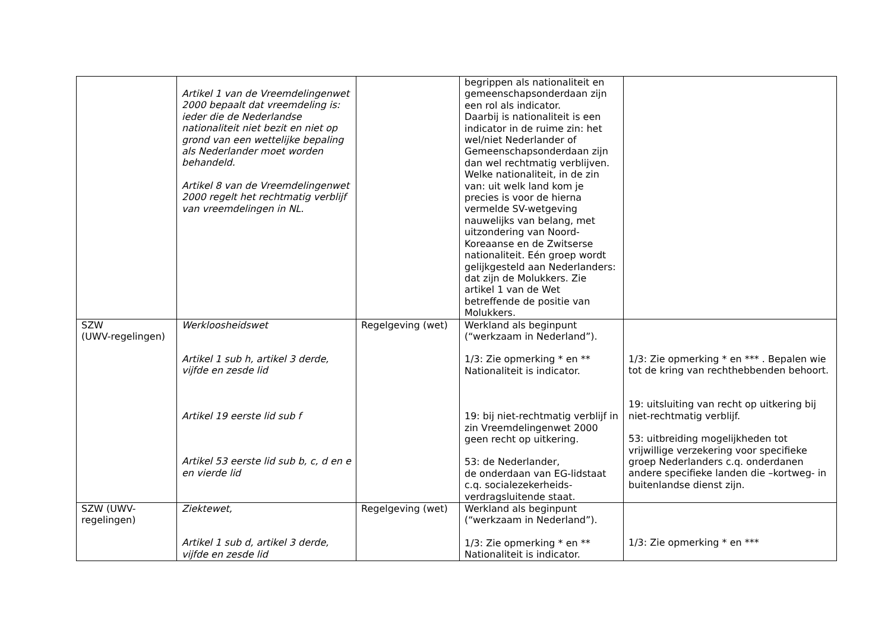| | Artikel 1 van de Vreemdelingenwet 2000 bepaalt dat vreemdeling is: ieder die de Nederlandse nationaliteit niet bezit en niet op grond van een wettelijke bepaling als Nederlander moet worden behandeld. Artikel 8 van de Vreemdelingenwet 2000 regelt het rechtmatig verblijf van vreemdelingen in NL. | | begrippen als nationaliteit en gemeenschapsonderdaan zijn een rol als indicator. Daarbij is nationaliteit is een indicator in de ruime zin: het wel/niet Nederlander of Gemeenschapsonderdaan zijn dan wel rechtmatig verblijven. Welke nationaliteit, in de zin van: uit welk land kom je precies is voor de hierna vermelde SV-wetgeving nauwelijks van belang, met uitzondering van Noord-Koreaanse en de Zwitserse nationaliteit. Eén groep wordt gelijkgesteld aan Nederlanders: dat zijn de Molukkers. Zie artikel 1 van de Wet betreffende de positie van Molukkers. | |
| SZW (UWV-regelingen) | Werkloosheidswet Artikel 1 sub h, artikel 3 derde, vijfde en zesde lid Artikel 19 eerste lid sub f Artikel 53 eerste lid sub b, c, d en e en vierde lid | Regelgeving (wet) | Werkland als beginpunt (“werkzaam in Nederland”). 1/3: Zie opmerking * en ** Nationaliteit is indicator. 19: bij niet-rechtmatig verblijf in zin Vreemdelingenwet 2000 geen recht op uitkering. 53: de Nederlander, de onderdaan van EG-lidstaat c.q. socialezekerheids-verdragsluitende staat. | 1/3: Zie opmerking * en *** . Bepalen wie tot de kring van rechthebbenden behoort. 19: uitsluiting van recht op uitkering bij niet-rechtmatig verblijf. 53: uitbreiding mogelijkheden tot vrijwillige verzekering voor specifieke groep Nederlanders c.q. onderdanen andere specifieke landen die –kortweg- in buitenlandse dienst zijn. |
| SZW (UWV-regelingen) | Ziektewet, Artikel 1 sub d, artikel 3 derde, vijfde en zesde lid | Regelgeving (wet) | Werkland als beginpunt (“werkzaam in Nederland”). 1/3: Zie opmerking * en ** Nationaliteit is indicator. | 1/3: Zie opmerking * en *** |